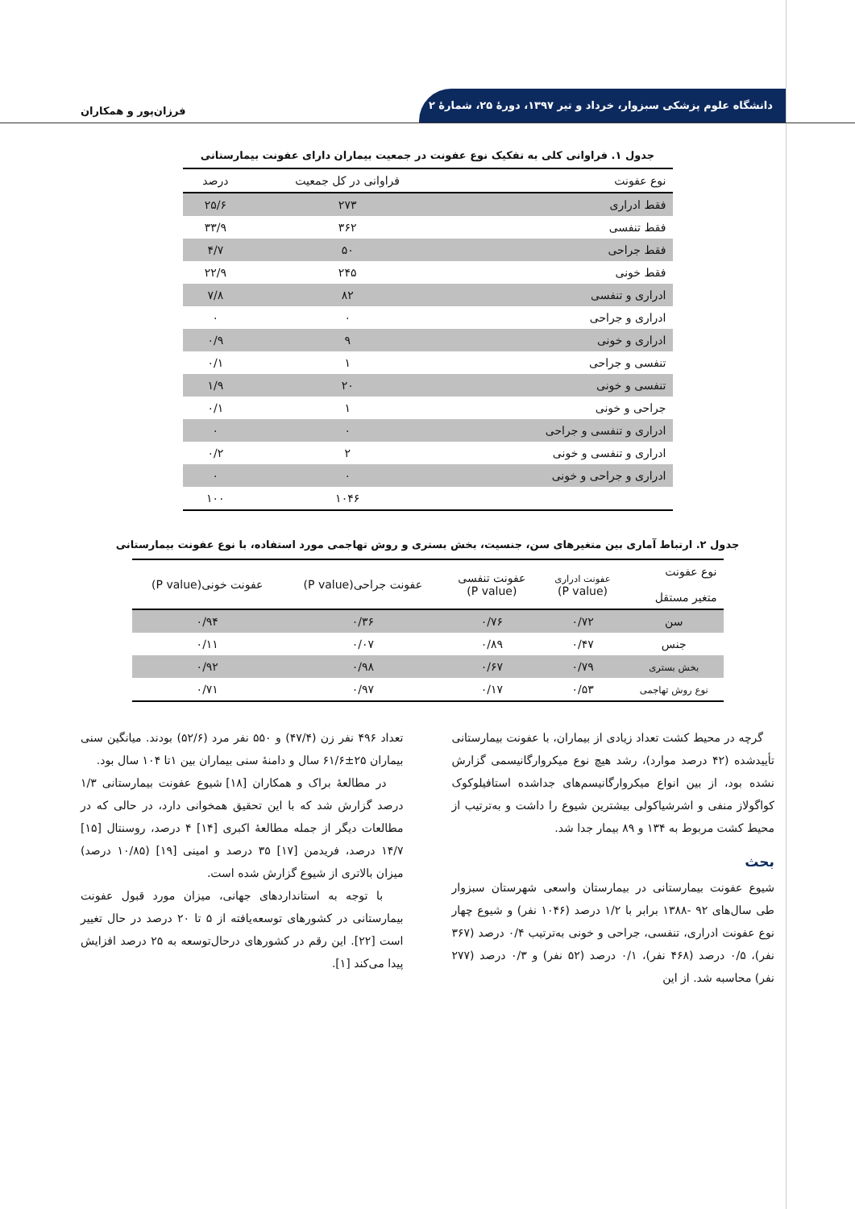دانشگاه علوم پزشکی سبزوار، خرداد و تیر ۱۳۹۷، دورهٔ ۲۵، شمارهٔ ۲
فرزان‌پور و همکاران
جدول ۱. فراوانی کلی به تفکیک نوع عفونت در جمعیت بیماران دارای عفونت بیمارستانی
| نوع عفونت | فراوانی در کل جمعیت | درصد |
| --- | --- | --- |
| فقط ادراری | ۲۷۳ | ۲۵/۶ |
| فقط تنفسی | ۳۶۲ | ۳۳/۹ |
| فقط جراحی | ۵۰ | ۴/۷ |
| فقط خونی | ۲۴۵ | ۲۲/۹ |
| ادراری و تنفسی | ۸۲ | ۷/۸ |
| ادراری و جراحی | ۰ | ۰ |
| ادراری و خونی | ۹ | ۰/۹ |
| تنفسی و جراحی | ۱ | ۰/۱ |
| تنفسی و خونی | ۲۰ | ۱/۹ |
| جراحی و خونی | ۱ | ۰/۱ |
| ادراری و تنفسی و جراحی | ۰ | ۰ |
| ادراری و تنفسی و خونی | ۲ | ۰/۲ |
| ادراری و جراحی و خونی | ۰ | ۰ |
| | ۱۰۴۶ | ۱۰۰ |
جدول ۲. ارتباط آماری بین متغیرهای سن، جنسیت، بخش بستری و روش تهاجمی مورد استفاده، با نوع عفونت بیمارستانی
| نوع عفونت متغیر مستقل | عفونت ادراری (P value) | عفونت تنفسی (P value) | عفونت جراحی(P value) | عفونت خونی(P value) |
| --- | --- | --- | --- | --- |
| سن | ۰/۷۲ | ۰/۷۶ | ۰/۳۶ | ۰/۹۴ |
| جنس | ۰/۴۷ | ۰/۸۹ | ۰/۰۷ | ۰/۱۱ |
| بخش بستری | ۰/۷۹ | ۰/۶۷ | ۰/۹۸ | ۰/۹۲ |
| نوع روش تهاجمی | ۰/۵۳ | ۰/۱۷ | ۰/۹۷ | ۰/۷۱ |
گرچه در محیط کشت تعداد زیادی از بیماران، با عفونت بیمارستانی تأییدشده (۴۲ درصد موارد)، رشد هیچ نوع میکروارگانیسمی گزارش نشده بود، از بین انواع میکروارگانیسم‌های جداشده استافیلوکوک کواگولاز منفی و اشرشیاکولی بیشترین شیوع را داشت و به‌ترتیب از محیط کشت مربوط به ۱۳۴ و ۸۹ بیمار جدا شد.
بحث
شیوع عفونت بیمارستانی در بیمارستان واسعی شهرستان سبزوار طی سال‌های ۹۲ -۱۳۸۸ برابر با ۱/۲ درصد (۱۰۴۶ نفر) و شیوع چهار نوع عفونت ادراری، تنفسی، جراحی و خونی به‌ترتیب ۰/۴ درصد (۳۶۷ نفر)، ۰/۵ درصد (۴۶۸ نفر)، ۰/۱ درصد (۵۲ نفر) و ۰/۳ درصد (۲۷۷ نفر) محاسبه شد. از این
تعداد ۴۹۶ نفر زن (۴۷/۴) و ۵۵۰ نفر مرد (۵۲/۶) بودند. میانگین سنی بیماران ۲۵±۶۱/۶ سال و دامنهٔ سنی بیماران بین ۱تا ۱۰۴ سال بود.
در مطالعهٔ براک و همکاران [۱۸] شیوع عفونت بیمارستانی ۱/۳ درصد گزارش شد که با این تحقیق همخوانی دارد، در حالی که در مطالعات دیگر از جمله مطالعهٔ اکبری [۱۴] ۴ درصد، روسنتال [۱۵] ۱۴/۷ درصد، فریدمن [۱۷] ۳۵ درصد و امینی [۱۹] (۱۰/۸۵ درصد) میزان بالاتری از شیوع گزارش شده است.
با توجه به استانداردهای جهانی، میزان مورد قبول عفونت بیمارستانی در کشورهای توسعه‌یافته از ۵ تا ۲۰ درصد در حال تغییر است [۲۲]. این رقم در کشورهای درحال‌توسعه به ۲۵ درصد افزایش پیدا می‌کند [۱].